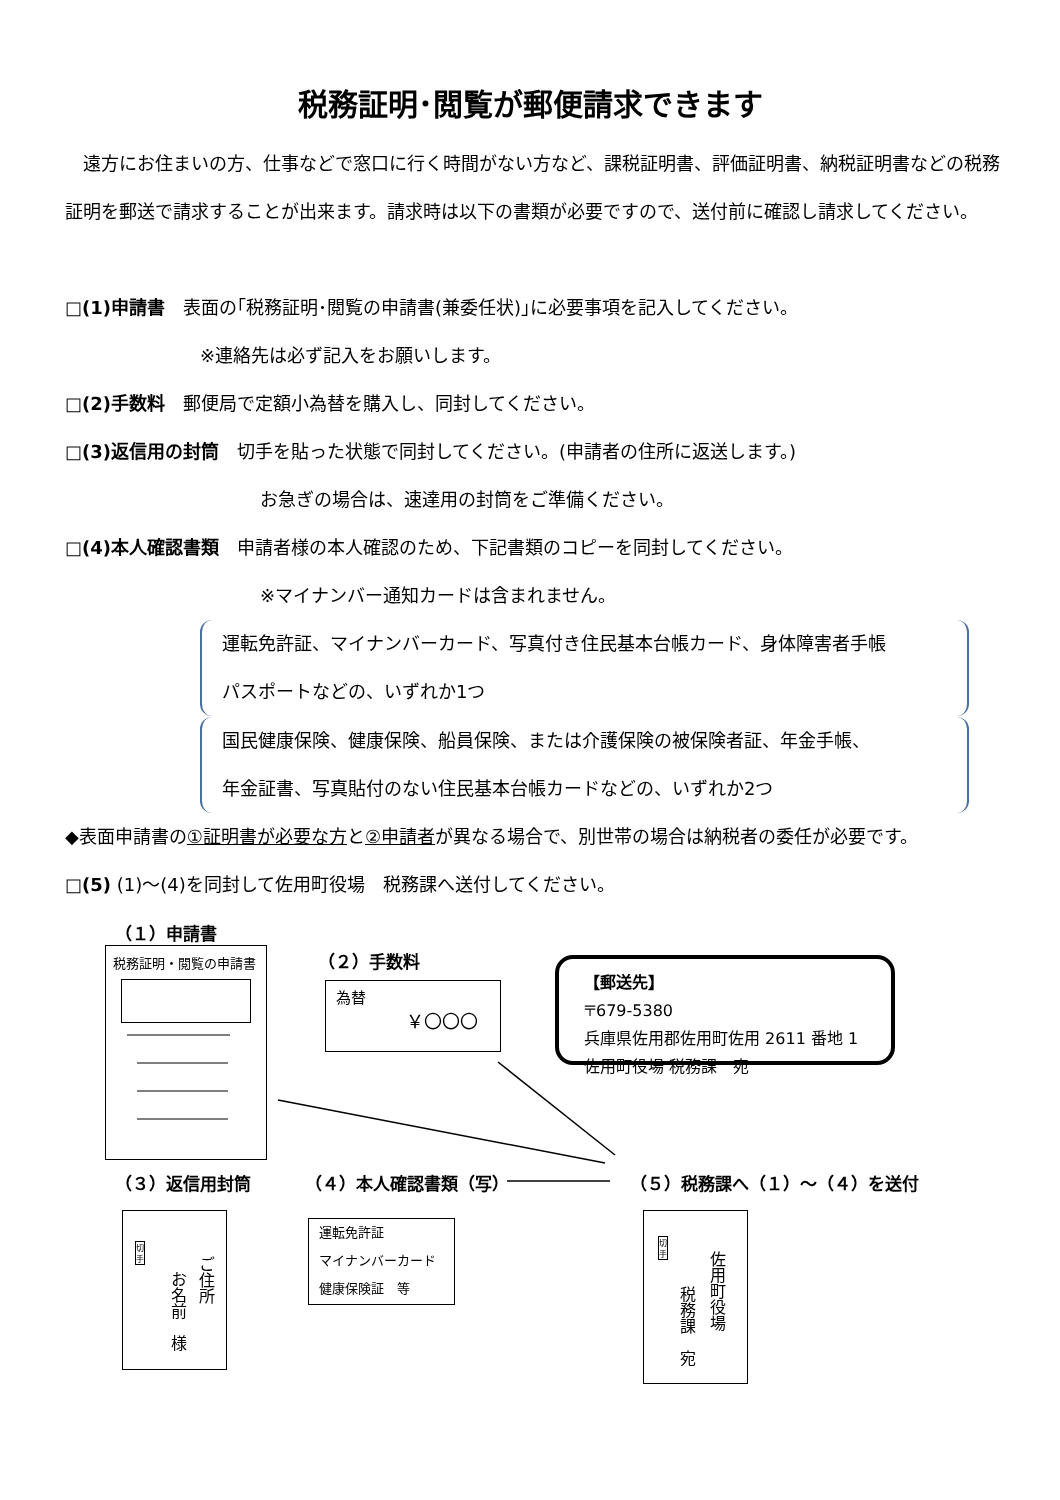税務証明･閲覧が郵便請求できます
　遠方にお住まいの方、仕事などで窓口に行く時間がない方など、課税証明書、評価証明書、納税証明書などの税務証明を郵送で請求することが出来ます。請求時は以下の書類が必要ですので、送付前に確認し請求してください。
□(1)申請書　表面の｢税務証明･閲覧の申請書(兼委任状)｣に必要事項を記入してください。
※連絡先は必ず記入をお願いします。
□(2)手数料　郵便局で定額小為替を購入し、同封してください。
□(3)返信用の封筒　切手を貼った状態で同封してください。(申請者の住所に返送します。)
お急ぎの場合は、速達用の封筒をご準備ください。
□(4)本人確認書類　申請者様の本人確認のため、下記書類のコピーを同封してください。
※マイナンバー通知カードは含まれません。
運転免許証、マイナンバーカード、写真付き住民基本台帳カード、身体障害者手帳
パスポートなどの、いずれか1つ
国民健康保険、健康保険、船員保険、または介護保険の被保険者証、年金手帳、
年金証書、写真貼付のない住民基本台帳カードなどの、いずれか2つ
◆表面申請書の①証明書が必要な方と②申請者が異なる場合で、別世帯の場合は納税者の委任が必要です。
□(5) (1)～(4)を同封して佐用町役場　税務課へ送付してください。
（１）申請書
税務証明・閲覧の申請書 （２）手数料
為替
￥〇〇〇
【郵送先】
〒679-5380
兵庫県佐用郡佐用町佐用 2611 番地 1
佐用町役場 税務課　宛
（３）返信用封筒 （４）本人確認書類（写） （５）税務課へ（１）～（４）を送付
ご住所
お名前　様
切
手
運転免許証
マイナンバーカード
健康保険証　等
佐用町役場
税務課　宛
切
手